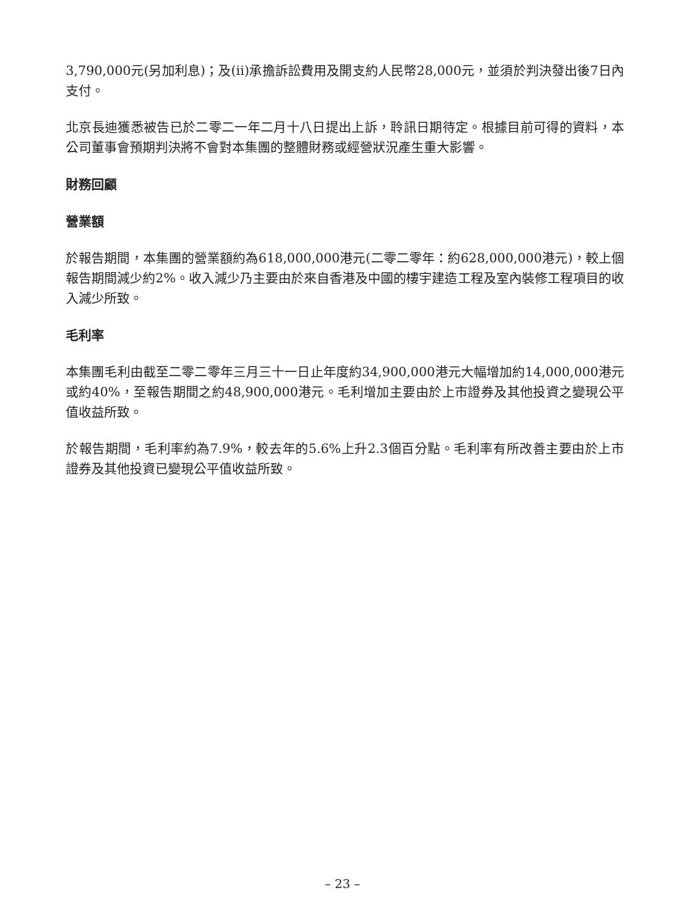3,790,000元(另加利息)；及(ii)承擔訴訟費用及開支約人民幣28,000元，並須於判決發出後7日內支付。
北京長迪獲悉被告已於二零二一年二月十八日提出上訴，聆訊日期待定。根據目前可得的資料，本公司董事會預期判決將不會對本集團的整體財務或經營狀況產生重大影響。
財務回顧
營業額
於報告期間，本集團的營業額約為618,000,000港元(二零二零年：約628,000,000港元)，較上個報告期間減少約2%。收入減少乃主要由於來自香港及中國的樓宇建造工程及室內裝修工程項目的收入減少所致。
毛利率
本集團毛利由截至二零二零年三月三十一日止年度約34,900,000港元大幅增加約14,000,000港元或約40%，至報告期間之約48,900,000港元。毛利增加主要由於上市證券及其他投資之變現公平值收益所致。
於報告期間，毛利率約為7.9%，較去年的5.6%上升2.3個百分點。毛利率有所改善主要由於上市證券及其他投資已變現公平值收益所致。
– 23 –